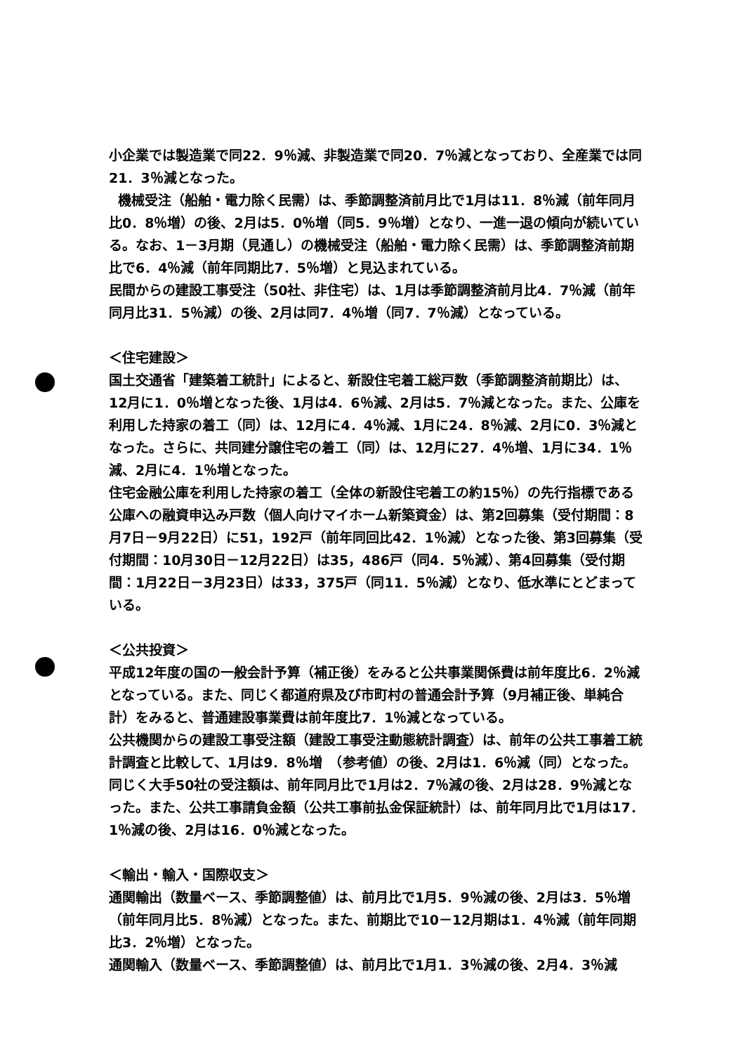小企業では製造業で同22．9％減、非製造業で同20．7％減となっており、全産業では同21．3％減となった。
機械受注（船舶・電力除く民需）は、季節調整済前月比で1月は11．8％減（前年同月比0．8％増）の後、2月は5．0％増（同5．9％増）となり、一進一退の傾向が続いている。なお、1－3月期（見通し）の機械受注（船舶・電力除く民需）は、季節調整済前期比で6．4％減（前年同期比7．5％増）と見込まれている。
民間からの建設工事受注（50社、非住宅）は、1月は季節調整済前月比4．7％減（前年同月比31．5％減）の後、2月は同7．4％増（同7．7％減）となっている。
＜住宅建設＞
国土交通省「建築着工統計」によると、新設住宅着工総戸数（季節調整済前期比）は、12月に1．0％増となった後、1月は4．6％減、2月は5．7％減となった。また、公庫を利用した持家の着工（同）は、12月に4．4％減、1月に24．8％減、2月に0．3％減となった。さらに、共同建分譲住宅の着工（同）は、12月に27．4％増、1月に34．1％減、2月に4．1％増となった。
住宅金融公庫を利用した持家の着工（全体の新設住宅着工の約15％）の先行指標である公庫への融資申込み戸数（個人向けマイホーム新築資金）は、第2回募集（受付期間：8月7日－9月22日）に51，192戸（前年同回比42．1％減）となった後、第3回募集（受付期間：10月30日－12月22日）は35，486戸（同4．5％減）、第4回募集（受付期間：1月22日－3月23日）は33，375戸（同11．5％減）となり、低水準にとどまっている。
＜公共投資＞
平成12年度の国の一般会計予算（補正後）をみると公共事業関係費は前年度比6．2％減となっている。また、同じく都道府県及び市町村の普通会計予算（9月補正後、単純合計）をみると、普通建設事業費は前年度比7．1％減となっている。
公共機関からの建設工事受注額（建設工事受注動態統計調査）は、前年の公共工事着工統計調査と比較して、1月は9．8％増　（参考値）の後、2月は1．6％減（同）となった。同じく大手50社の受注額は、前年同月比で1月は2．7％減の後、2月は28．9％減となった。また、公共工事請負金額（公共工事前払金保証統計）は、前年同月比で1月は17．1％減の後、2月は16．0％減となった。
＜輸出・輸入・国際収支＞
通関輸出（数量ベース、季節調整値）は、前月比で1月5．9％減の後、2月は3．5％増（前年同月比5．8％減）となった。また、前期比で10－12月期は1．4％減（前年同期比3．2％増）となった。
通関輸入（数量ベース、季節調整値）は、前月比で1月1．3％減の後、2月4．3％減